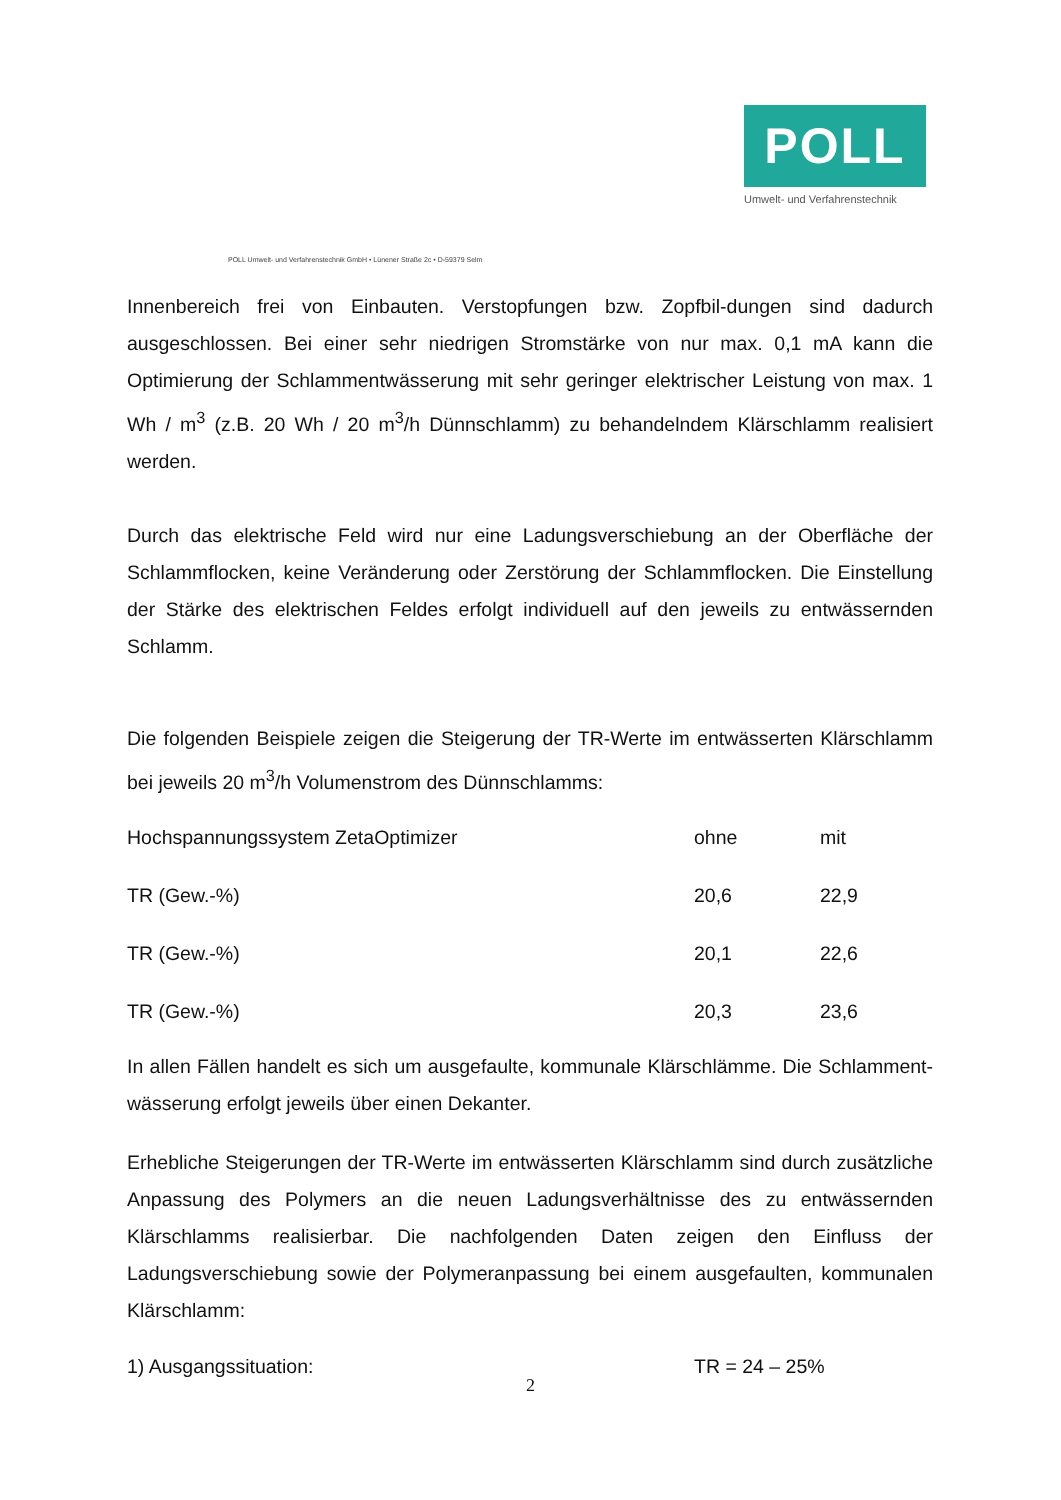POLL
Umwelt- und Verfahrenstechnik
POLL Umwelt- und Verfahrenstechnik GmbH • Lünener Straße 2c • D-59379 Selm
Innenbereich frei von Einbauten. Verstopfungen bzw. Zopfbil-dungen sind dadurch ausgeschlossen. Bei einer sehr niedrigen Stromstärke von nur max. 0,1 mA kann die Optimierung der Schlammentwässerung mit sehr geringer elektrischer Leistung von max. 1 Wh / m<sup>3</sup> (z.B. 20 Wh / 20 m<sup>3</sup>/h Dünnschlamm) zu behandelndem Klärschlamm realisiert werden.
Durch das elektrische Feld wird nur eine Ladungsverschiebung an der Oberfläche der Schlammflocken, keine Veränderung oder Zerstörung der Schlammflocken. Die Einstellung der Stärke des elektrischen Feldes erfolgt individuell auf den jeweils zu entwässernden Schlamm.
Die folgenden Beispiele zeigen die Steigerung der TR-Werte im entwässerten Klärschlamm bei jeweils 20 m<sup>3</sup>/h Volumenstrom des Dünnschlamms:
| Hochspannungssystem ZetaOptimizer | ohne | mit |
| TR (Gew.-%) | 20,6 | 22,9 |
| TR (Gew.-%) | 20,1 | 22,6 |
| TR (Gew.-%) | 20,3 | 23,6 |
In allen Fällen handelt es sich um ausgefaulte, kommunale Klärschlämme. Die Schlamment-wässerung erfolgt jeweils über einen Dekanter.
Erhebliche Steigerungen der TR-Werte im entwässerten Klärschlamm sind durch zusätzliche Anpassung des Polymers an die neuen Ladungsverhältnisse des zu entwässernden Klärschlamms realisierbar. Die nachfolgenden Daten zeigen den Einfluss der Ladungsverschiebung sowie der Polymeranpassung bei einem ausgefaulten, kommunalen Klärschlamm:
| 1) Ausgangssituation: | TR = 24 – 25% |
2